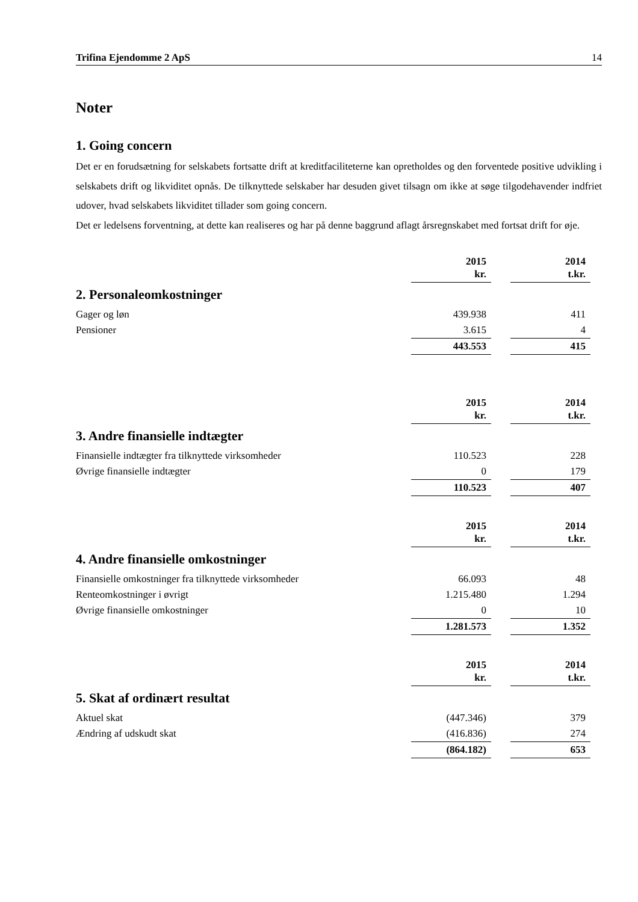Trifina Ejendomme 2 ApS 14
Noter
1. Going concern
Det er en forudsætning for selskabets fortsatte drift at kreditfaciliteterne kan opretholdes og den forventede positive udvikling i selskabets drift og likviditet opnås. De tilknyttede selskaber har desuden givet tilsagn om ikke at søge tilgodehavender indfriet udover, hvad selskabets likviditet tillader som going concern.
Det er ledelsens forventning, at dette kan realiseres og har på denne baggrund aflagt årsregnskabet med fortsat drift for øje.
| | 2015 kr. | | 2014 t.kr. |
| 2. Personaleomkostninger | | | |
| Gager og løn | 439.938 | | 411 |
| Pensioner | 3.615 | | 4 |
| | 443.553 | | 415 |
| | 2015 kr. | | 2014 t.kr. |
| 3. Andre finansielle indtægter | | | |
| Finansielle indtægter fra tilknyttede virksomheder | 110.523 | | 228 |
| Øvrige finansielle indtægter | 0 | | 179 |
| | 110.523 | | 407 |
| | 2015 kr. | | 2014 t.kr. |
| 4. Andre finansielle omkostninger | | | |
| Finansielle omkostninger fra tilknyttede virksomheder | 66.093 | | 48 |
| Renteomkostninger i øvrigt | 1.215.480 | | 1.294 |
| Øvrige finansielle omkostninger | 0 | | 10 |
| | 1.281.573 | | 1.352 |
| | 2015 kr. | | 2014 t.kr. |
| 5. Skat af ordinært resultat | | | |
| Aktuel skat | (447.346) | | 379 |
| Ændring af udskudt skat | (416.836) | | 274 |
| | (864.182) | | 653 |